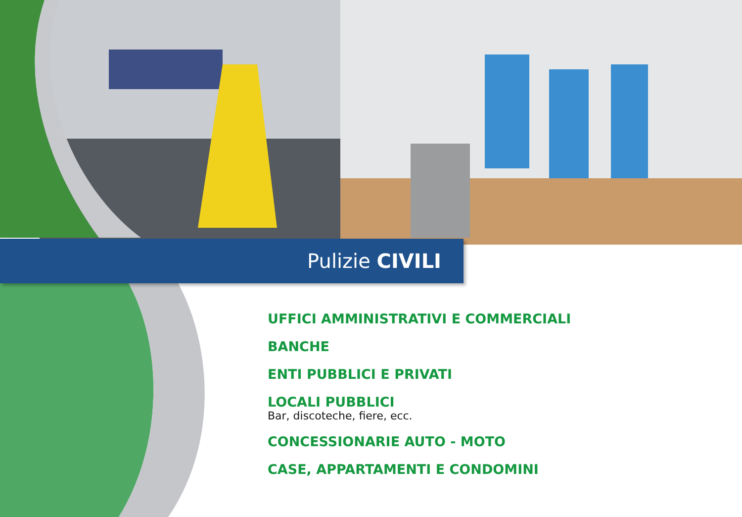Pulizie CIVILI
UFFICI AMMINISTRATIVI E COMMERCIALI
BANCHE
ENTI PUBBLICI E PRIVATI
LOCALI PUBBLICI
Bar, discoteche, fiere, ecc.
CONCESSIONARIE AUTO - MOTO
CASE, APPARTAMENTI E CONDOMINI